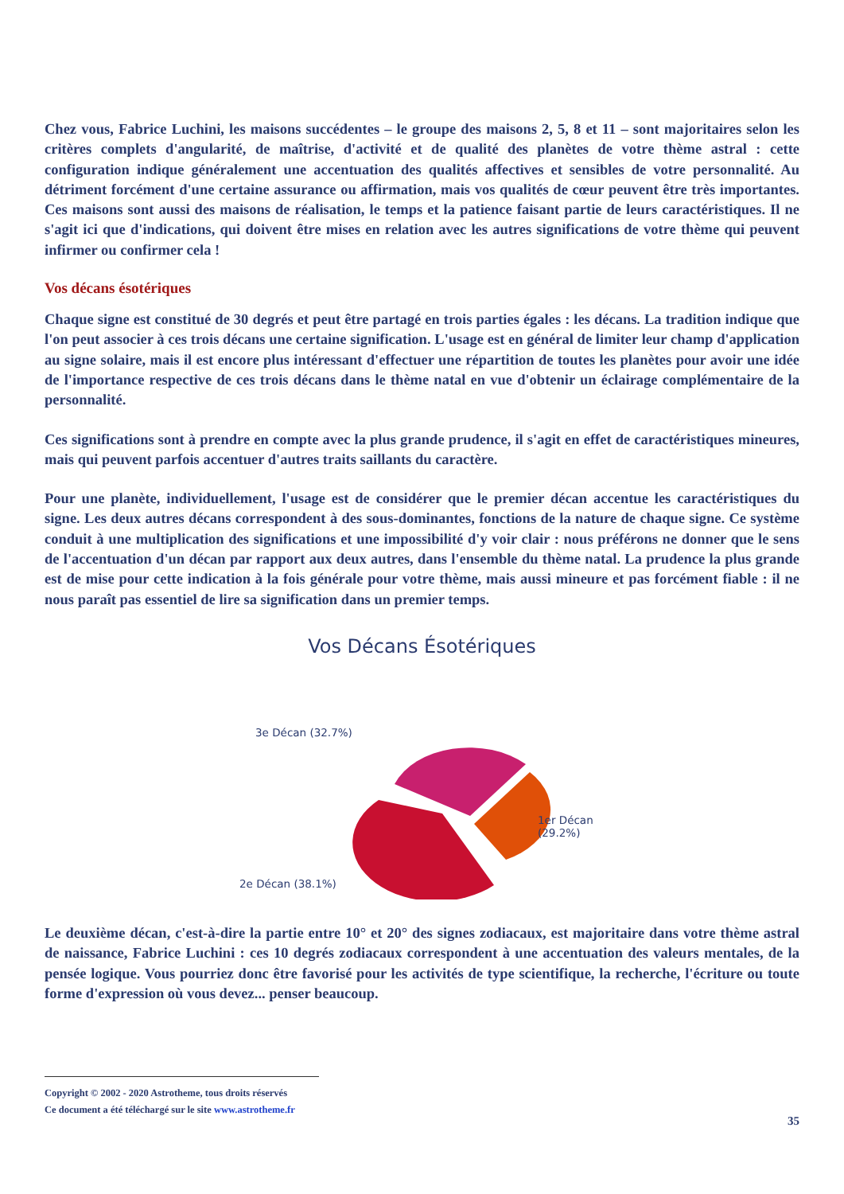Chez vous, Fabrice Luchini, les maisons succédentes – le groupe des maisons 2, 5, 8 et 11 – sont majoritaires selon les critères complets d'angularité, de maîtrise, d'activité et de qualité des planètes de votre thème astral : cette configuration indique généralement une accentuation des qualités affectives et sensibles de votre personnalité. Au détriment forcément d'une certaine assurance ou affirmation, mais vos qualités de cœur peuvent être très importantes. Ces maisons sont aussi des maisons de réalisation, le temps et la patience faisant partie de leurs caractéristiques. Il ne s'agit ici que d'indications, qui doivent être mises en relation avec les autres significations de votre thème qui peuvent infirmer ou confirmer cela !
Vos décans ésotériques
Chaque signe est constitué de 30 degrés et peut être partagé en trois parties égales : les décans. La tradition indique que l'on peut associer à ces trois décans une certaine signification. L'usage est en général de limiter leur champ d'application au signe solaire, mais il est encore plus intéressant d'effectuer une répartition de toutes les planètes pour avoir une idée de l'importance respective de ces trois décans dans le thème natal en vue d'obtenir un éclairage complémentaire de la personnalité.
Ces significations sont à prendre en compte avec la plus grande prudence, il s'agit en effet de caractéristiques mineures, mais qui peuvent parfois accentuer d'autres traits saillants du caractère.
Pour une planète, individuellement, l'usage est de considérer que le premier décan accentue les caractéristiques du signe. Les deux autres décans correspondent à des sous-dominantes, fonctions de la nature de chaque signe. Ce système conduit à une multiplication des significations et une impossibilité d'y voir clair : nous préférons ne donner que le sens de l'accentuation d'un décan par rapport aux deux autres, dans l'ensemble du thème natal. La prudence la plus grande est de mise pour cette indication à la fois générale pour votre thème, mais aussi mineure et pas forcément fiable : il ne nous paraît pas essentiel de lire sa signification dans un premier temps.
Vos Décans Ésotériques
3e Décan (32.7%)
1er Décan
(29.2%)
2e Décan (38.1%)
Le deuxième décan, c'est-à-dire la partie entre 10° et 20° des signes zodiacaux, est majoritaire dans votre thème astral de naissance, Fabrice Luchini : ces 10 degrés zodiacaux correspondent à une accentuation des valeurs mentales, de la pensée logique. Vous pourriez donc être favorisé pour les activités de type scientifique, la recherche, l'écriture ou toute forme d'expression où vous devez... penser beaucoup.
Copyright © 2002 - 2020 Astrotheme, tous droits réservés
Ce document a été téléchargé sur le site www.astrotheme.fr
35